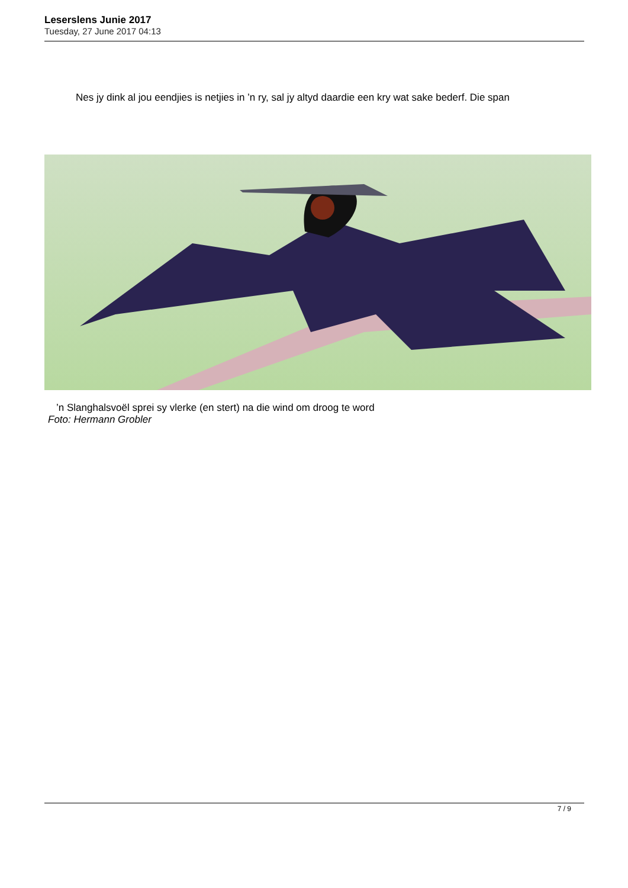Leserslens Junie 2017
Tuesday, 27 June 2017 04:13
Nes jy dink al jou eendjies is netjies in ’n ry, sal jy altyd daardie een kry wat sake bederf. Die span
’n Slanghalsvoël sprei sy vlerke (en stert) na die wind om droog te word
Foto: Hermann Grobler
7 / 9